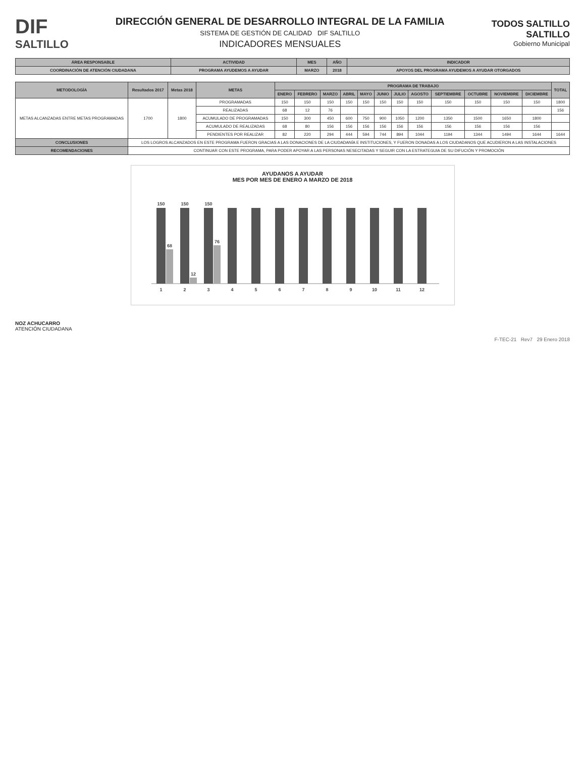DIF
SALTILLO
DIRECCIÓN GENERAL DE DESARROLLO INTEGRAL DE LA FAMILIA
SISTEMA DE GESTIÓN DE CALIDAD DIF SALTILLO
INDICADORES MENSUALES
TODOS SALTILLO
SALTILLO
Gobierno Municipal
| ÁREA RESPONSABLE | ACTIVIDAD | MES | AÑO | INDICADOR |
| --- | --- | --- | --- | --- |
| COORDINACIÓN DE ATENCIÓN CIUDADANA | PROGRAMA AYUDEMOS A AYUDAR | MARZO | 2018 | APOYOS DEL PROGRAMA AYUDEMOS A AYUDAR OTORGADOS |
| METODOLOGÍA | Resultados 2017 | Metas 2018 | METAS | PROGRAMA DE TRABAJO | | | | | | | | | | | | TOTAL |
| --- | --- | --- | --- | --- | --- | --- | --- | --- | --- | --- | --- | --- | --- | --- | --- | --- |
| | | | | ENERO | FEBRERO | MARZO | ABRIL | MAYO | JUNIO | JULIO | AGOSTO | SEPTIEMBRE | OCTUBRE | NOVIEMBRE | DICIEMBRE | |
| METAS ALCANZADAS ENTRE METAS PROGRAMADAS | 1700 | 1800 | PROGRAMADAS | 150 | 150 | 150 | 150 | 150 | 150 | 150 | 150 | 150 | 150 | 150 | 150 | 1800 |
| | | | REALIZADAS | 68 | 12 | 76 | | | | | | | | | | 156 |
| | | | ACUMULADO DE PROGRAMADAS | 150 | 300 | 450 | 600 | 750 | 900 | 1050 | 1200 | 1350 | 1500 | 1650 | 1800 | |
| | | | ACUMULADO DE REALIZADAS | 68 | 80 | 156 | 156 | 156 | 156 | 156 | 156 | 156 | 156 | 156 | 156 | |
| | | | PENDIENTES POR REALIZAR | 82 | 220 | 294 | 444 | 594 | 744 | 894 | 1044 | 1194 | 1344 | 1494 | 1644 | 1644 |
| CONCLUSIONES | LOS LOGROS ALCANZADOS EN ESTE PROGRAMA FUERON GRACIAS A LAS DONACIONES DE LA CIUDADANÍA E INSTITUCIONES, Y FUERON DONADAS A LOS CIUDADANOS QUE ACUDIERON A LAS INSTALACIONES | | | | | | | | | | | | | | | |
| RECOMENDACIONES | CONTINUAR CON ESTE PROGRAMA, PARA PODER APOYAR A LAS PERSONAS NESECITADAS Y SEGUIR CON LA ESTRATEGUIA DE SU DIFUCIÓN Y PROMOCIÓN | | | | | | | | | | | | | | | |
AYUDANOS A AYUDAR
MES POR MES DE ENERO A MARZO DE 2018
150
68
150
12
150
76
1
2
3
4
5
6
7
8
9
10
11
12
NOZ ACHUCARRO
ATENCIÓN CIUDADANA
F-TEC-21 Rev7 29 Enero 2018